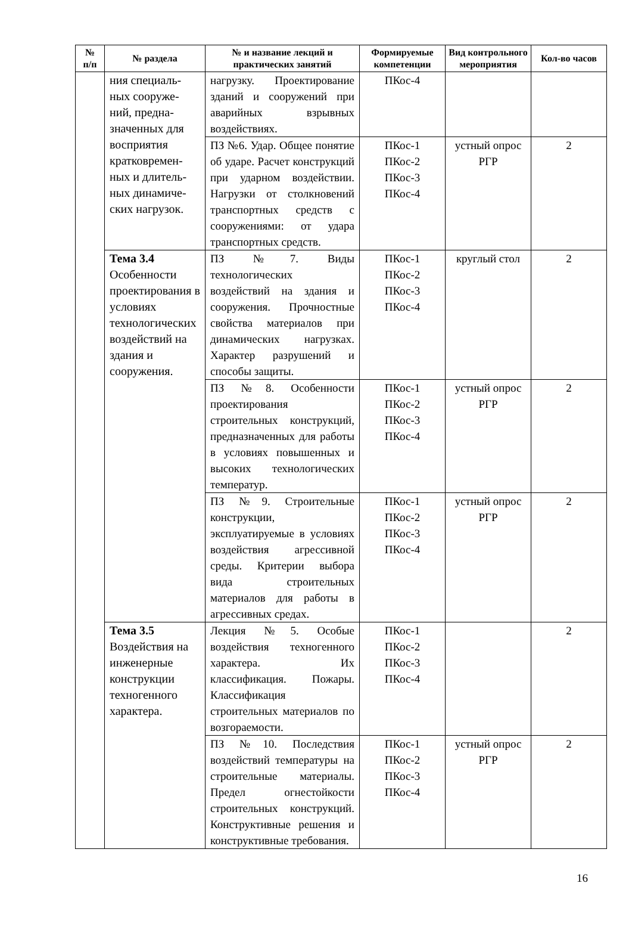| № п/п | № раздела | № и название лекций и практических занятий | Формируемые компетенции | Вид контрольного мероприятия | Кол-во часов |
| --- | --- | --- | --- | --- | --- |
| | ния специаль-ных сооруже-ний, предна-значенных для восприятия кратковремен-ных и длитель-ных динамиче-ских нагрузок. | нагрузку. Проектирование зданий и сооружений при аварийных взрывных воздействиях. | ПКос-4 | | |
| | | ПЗ №6. Удар. Общее понятие об ударе. Расчет конструкций при ударном воздействии. Нагрузки от столкновений транспортных средств с сооружениями: от удара транспортных средств. | ПКос-1 ПКос-2 ПКос-3 ПКос-4 | устный опрос РГР | 2 |
| | Тема 3.4 Особенности проектирования в условиях технологических воздействий на здания и сооружения. | ПЗ №7. Виды технологических воздействий на здания и сооружения. Прочностные свойства материалов при динамических нагрузках. Характер разрушений и способы защиты. | ПКос-1 ПКос-2 ПКос-3 ПКос-4 | круглый стол | 2 |
| | | ПЗ №8. Особенности проектирования строительных конструкций, предназначенных для работы в условиях повышенных и высоких технологических температур. | ПКос-1 ПКос-2 ПКос-3 ПКос-4 | устный опрос РГР | 2 |
| | | ПЗ №9. Строительные конструкции, эксплуатируемые в условиях воздействия агрессивной среды. Критерии выбора вида строительных материалов для работы в агрессивных средах. | ПКос-1 ПКос-2 ПКос-3 ПКос-4 | устный опрос РГР | 2 |
| | Тема 3.5 Воздействия на инженерные конструкции техногенного характера. | Лекция №5. Особые воздействия техногенного характера. Их классификация. Пожары. Классификация строительных материалов по возгораемости. | ПКос-1 ПКос-2 ПКос-3 ПКос-4 | | 2 |
| | | ПЗ №10. Последствия воздействий температуры на строительные материалы. Предел огнестойкости строительных конструкций. Конструктивные решения и конструктивные требования. | ПКос-1 ПКос-2 ПКос-3 ПКос-4 | устный опрос РГР | 2 |
16